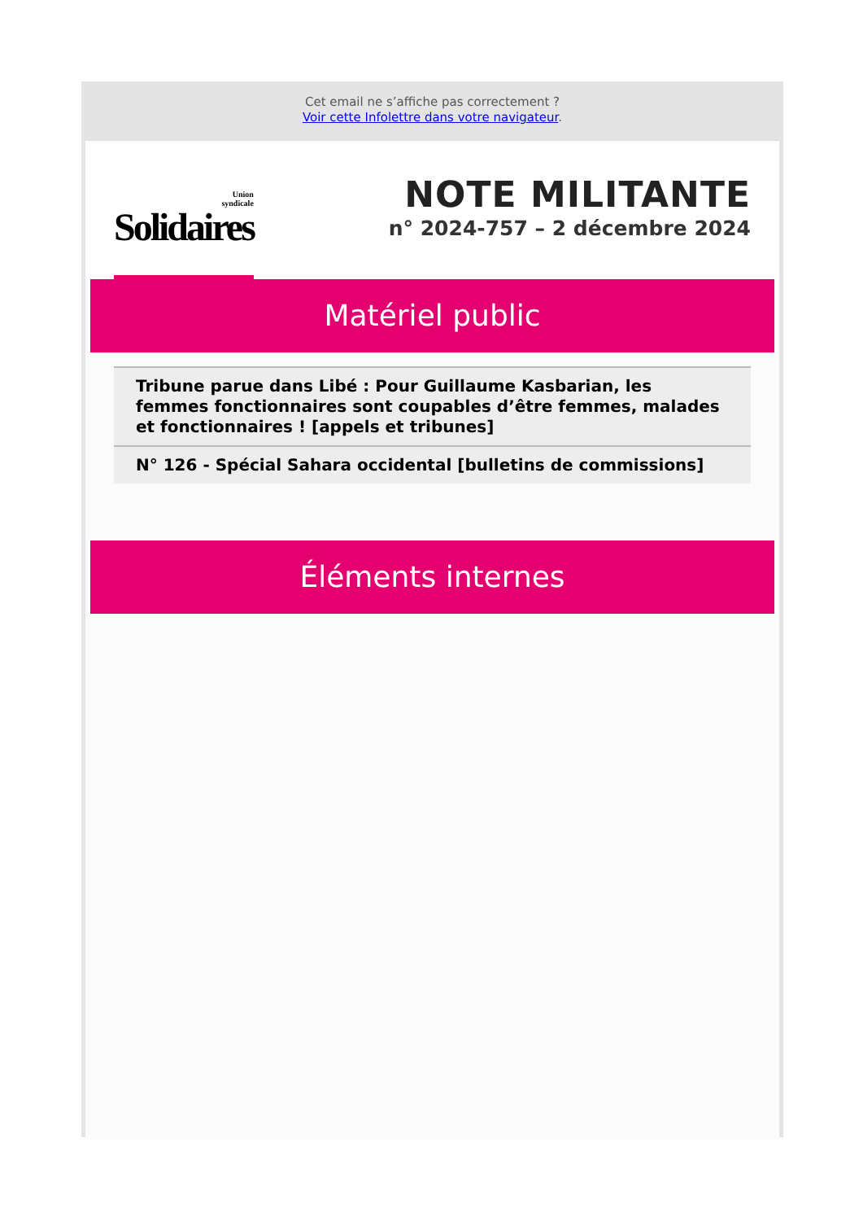Cet email ne s’affiche pas correctement ?
Voir cette Infolettre dans votre navigateur.
Union
syndicale
Solidaires
NOTE MILITANTE
n° 2024-757 – 2 décembre 2024
Matériel public
Tribune parue dans Libé : Pour Guillaume Kasbarian, les femmes fonctionnaires sont coupables d’être femmes, malades et fonctionnaires ! [appels et tribunes]
N° 126 - Spécial Sahara occidental [bulletins de commissions]
Éléments internes